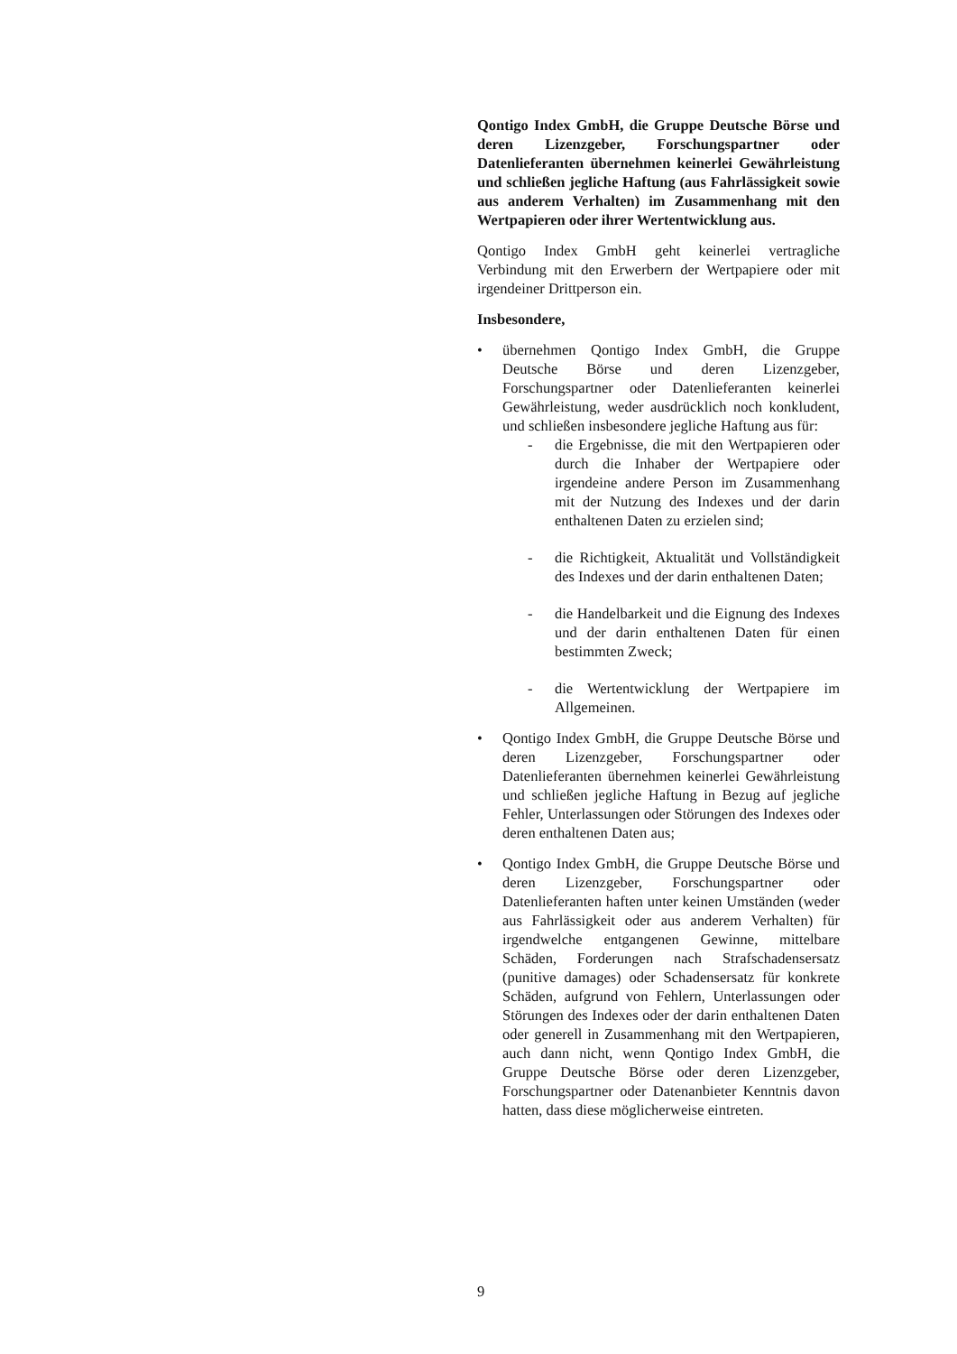Qontigo Index GmbH, die Gruppe Deutsche Börse und deren Lizenzgeber, Forschungspartner oder Datenlieferanten übernehmen keinerlei Gewährleistung und schließen jegliche Haftung (aus Fahrlässigkeit sowie aus anderem Verhalten) im Zusammenhang mit den Wertpapieren oder ihrer Wertentwicklung aus.
Qontigo Index GmbH geht keinerlei vertragliche Verbindung mit den Erwerbern der Wertpapiere oder mit irgendeiner Drittperson ein.
Insbesondere,
• übernehmen Qontigo Index GmbH, die Gruppe Deutsche Börse und deren Lizenzgeber, Forschungspartner oder Datenlieferanten keinerlei Gewährleistung, weder ausdrücklich noch konkludent, und schließen insbesondere jegliche Haftung aus für:
- die Ergebnisse, die mit den Wertpapieren oder durch die Inhaber der Wertpapiere oder irgendeine andere Person im Zusammenhang mit der Nutzung des Indexes und der darin enthaltenen Daten zu erzielen sind;
- die Richtigkeit, Aktualität und Vollständigkeit des Indexes und der darin enthaltenen Daten;
- die Handelbarkeit und die Eignung des Indexes und der darin enthaltenen Daten für einen bestimmten Zweck;
- die Wertentwicklung der Wertpapiere im Allgemeinen.
• Qontigo Index GmbH, die Gruppe Deutsche Börse und deren Lizenzgeber, Forschungspartner oder Datenlieferanten übernehmen keinerlei Gewährleistung und schließen jegliche Haftung in Bezug auf jegliche Fehler, Unterlassungen oder Störungen des Indexes oder deren enthaltenen Daten aus;
• Qontigo Index GmbH, die Gruppe Deutsche Börse und deren Lizenzgeber, Forschungspartner oder Datenlieferanten haften unter keinen Umständen (weder aus Fahrlässigkeit oder aus anderem Verhalten) für irgendwelche entgangenen Gewinne, mittelbare Schäden, Forderungen nach Strafschadensersatz (punitive damages) oder Schadensersatz für konkrete Schäden, aufgrund von Fehlern, Unterlassungen oder Störungen des Indexes oder der darin enthaltenen Daten oder generell in Zusammenhang mit den Wertpapieren, auch dann nicht, wenn Qontigo Index GmbH, die Gruppe Deutsche Börse oder deren Lizenzgeber, Forschungspartner oder Datenanbieter Kenntnis davon hatten, dass diese möglicherweise eintreten.
9